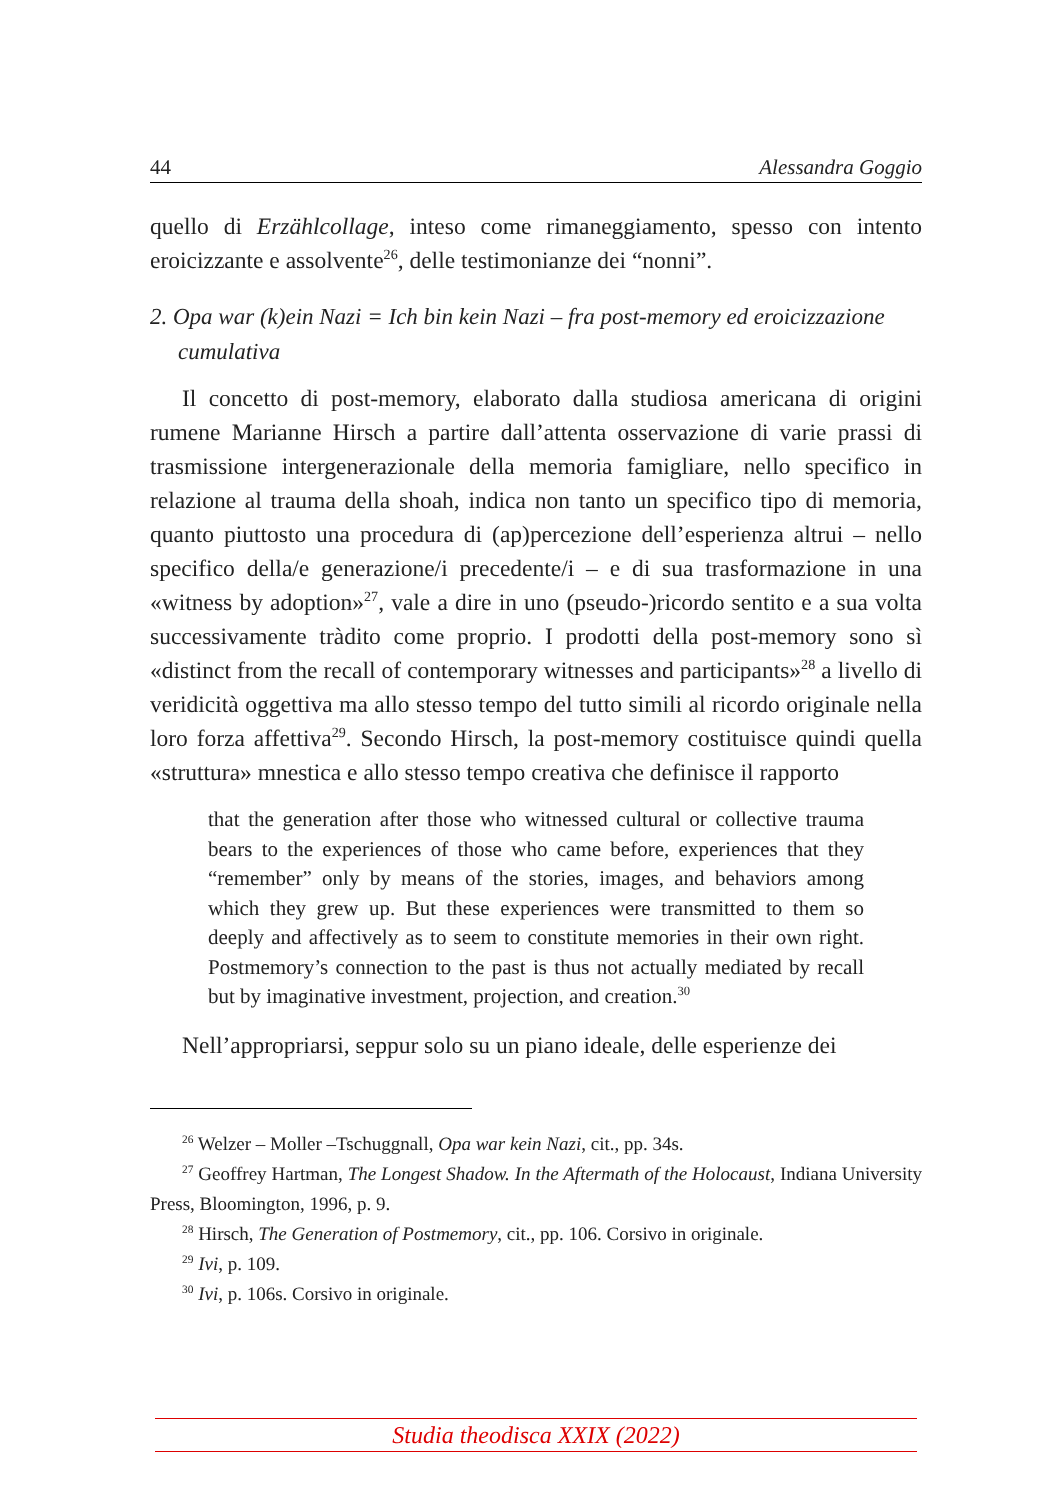44 Alessandra Goggio
quello di Erzählcollage, inteso come rimaneggiamento, spesso con intento eroicizzante e assolvente<sup>26</sup>, delle testimonianze dei “nonni”.
2. Opa war (k)ein Nazi = Ich bin kein Nazi – fra post-memory ed eroicizzazione cumulativa
Il concetto di post-memory, elaborato dalla studiosa americana di origini rumene Marianne Hirsch a partire dall’attenta osservazione di varie prassi di trasmissione intergenerazionale della memoria famigliare, nello specifico in relazione al trauma della shoah, indica non tanto un specifico tipo di memoria, quanto piuttosto una procedura di (ap)percezione dell’esperienza altrui – nello specifico della/e generazione/i precedente/i – e di sua trasformazione in una «witness by adoption»<sup>27</sup>, vale a dire in uno (pseudo-)ricordo sentito e a sua volta successivamente tràdito come proprio. I prodotti della post-memory sono sì «distinct from the recall of contemporary witnesses and participants»<sup>28</sup> a livello di veridicità oggettiva ma allo stesso tempo del tutto simili al ricordo originale nella loro forza affettiva<sup>29</sup>. Secondo Hirsch, la post-memory costituisce quindi quella «struttura» mnestica e allo stesso tempo creativa che definisce il rapporto
that the generation after those who witnessed cultural or collective trauma bears to the experiences of those who came before, experiences that they “remember” only by means of the stories, images, and behaviors among which they grew up. But these experiences were transmitted to them so deeply and affectively as to seem to constitute memories in their own right. Postmemory’s connection to the past is thus not actually mediated by recall but by imaginative investment, projection, and creation.<sup>30</sup>
Nell’appropriarsi, seppur solo su un piano ideale, delle esperienze dei
<sup>26</sup> Welzer – Moller –Tschuggnall, Opa war kein Nazi, cit., pp. 34s.
<sup>27</sup> Geoffrey Hartman, The Longest Shadow. In the Aftermath of the Holocaust, Indiana University Press, Bloomington, 1996, p. 9.
<sup>28</sup> Hirsch, The Generation of Postmemory, cit., pp. 106. Corsivo in originale.
<sup>29</sup> Ivi, p. 109.
<sup>30</sup> Ivi, p. 106s. Corsivo in originale.
Studia theodisca XXIX (2022)